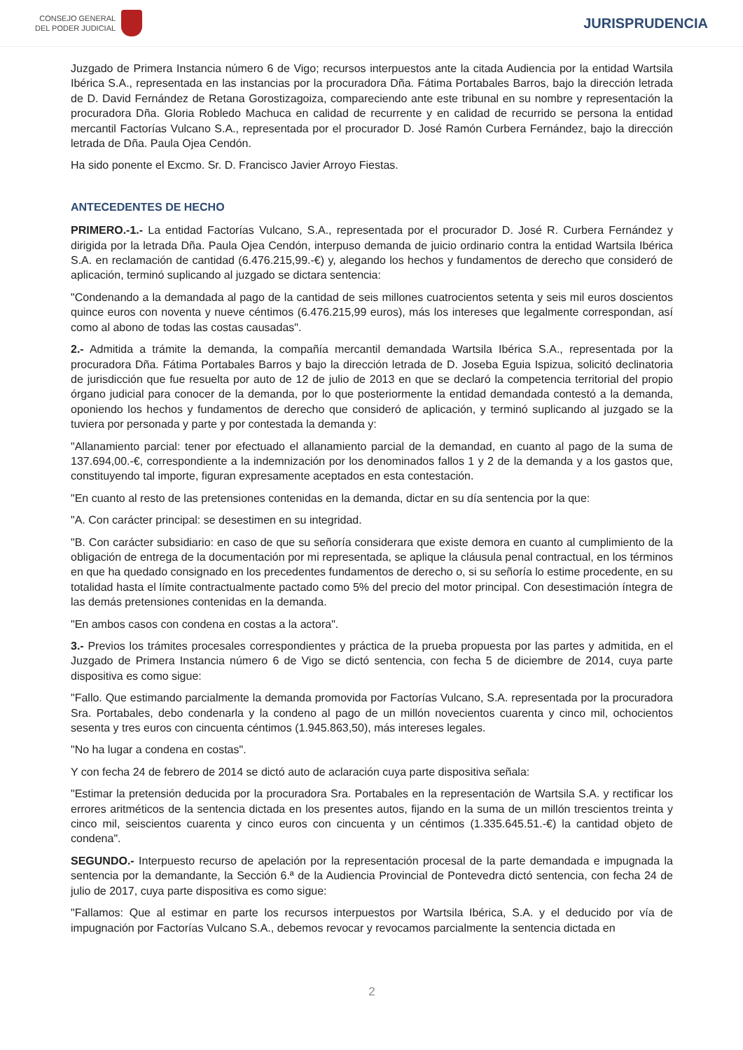CONSEJO GENERAL
DEL PODER JUDICIAL
JURISPRUDENCIA
Juzgado de Primera Instancia número 6 de Vigo; recursos interpuestos ante la citada Audiencia por la entidad Wartsila Ibérica S.A., representada en las instancias por la procuradora Dña. Fátima Portabales Barros, bajo la dirección letrada de D. David Fernández de Retana Gorostizagoiza, compareciendo ante este tribunal en su nombre y representación la procuradora Dña. Gloria Robledo Machuca en calidad de recurrente y en calidad de recurrido se persona la entidad mercantil Factorías Vulcano S.A., representada por el procurador D. José Ramón Curbera Fernández, bajo la dirección letrada de Dña. Paula Ojea Cendón.
Ha sido ponente el Excmo. Sr. D. Francisco Javier Arroyo Fiestas.
ANTECEDENTES DE HECHO
PRIMERO.-1.- La entidad Factorías Vulcano, S.A., representada por el procurador D. José R. Curbera Fernández y dirigida por la letrada Dña. Paula Ojea Cendón, interpuso demanda de juicio ordinario contra la entidad Wartsila Ibérica S.A. en reclamación de cantidad (6.476.215,99.-€) y, alegando los hechos y fundamentos de derecho que consideró de aplicación, terminó suplicando al juzgado se dictara sentencia:
"Condenando a la demandada al pago de la cantidad de seis millones cuatrocientos setenta y seis mil euros doscientos quince euros con noventa y nueve céntimos (6.476.215,99 euros), más los intereses que legalmente correspondan, así como al abono de todas las costas causadas".
2.- Admitida a trámite la demanda, la compañía mercantil demandada Wartsila Ibérica S.A., representada por la procuradora Dña. Fátima Portabales Barros y bajo la dirección letrada de D. Joseba Eguia Ispizua, solicitó declinatoria de jurisdicción que fue resuelta por auto de 12 de julio de 2013 en que se declaró la competencia territorial del propio órgano judicial para conocer de la demanda, por lo que posteriormente la entidad demandada contestó a la demanda, oponiendo los hechos y fundamentos de derecho que consideró de aplicación, y terminó suplicando al juzgado se la tuviera por personada y parte y por contestada la demanda y:
"Allanamiento parcial: tener por efectuado el allanamiento parcial de la demandad, en cuanto al pago de la suma de 137.694,00.-€, correspondiente a la indemnización por los denominados fallos 1 y 2 de la demanda y a los gastos que, constituyendo tal importe, figuran expresamente aceptados en esta contestación.
"En cuanto al resto de las pretensiones contenidas en la demanda, dictar en su día sentencia por la que:
"A. Con carácter principal: se desestimen en su integridad.
"B. Con carácter subsidiario: en caso de que su señoría considerara que existe demora en cuanto al cumplimiento de la obligación de entrega de la documentación por mi representada, se aplique la cláusula penal contractual, en los términos en que ha quedado consignado en los precedentes fundamentos de derecho o, si su señoría lo estime procedente, en su totalidad hasta el límite contractualmente pactado como 5% del precio del motor principal. Con desestimación íntegra de las demás pretensiones contenidas en la demanda.
"En ambos casos con condena en costas a la actora".
3.- Previos los trámites procesales correspondientes y práctica de la prueba propuesta por las partes y admitida, en el Juzgado de Primera Instancia número 6 de Vigo se dictó sentencia, con fecha 5 de diciembre de 2014, cuya parte dispositiva es como sigue:
"Fallo. Que estimando parcialmente la demanda promovida por Factorías Vulcano, S.A. representada por la procuradora Sra. Portabales, debo condenarla y la condeno al pago de un millón novecientos cuarenta y cinco mil, ochocientos sesenta y tres euros con cincuenta céntimos (1.945.863,50), más intereses legales.
"No ha lugar a condena en costas".
Y con fecha 24 de febrero de 2014 se dictó auto de aclaración cuya parte dispositiva señala:
"Estimar la pretensión deducida por la procuradora Sra. Portabales en la representación de Wartsila S.A. y rectificar los errores aritméticos de la sentencia dictada en los presentes autos, fijando en la suma de un millón trescientos treinta y cinco mil, seiscientos cuarenta y cinco euros con cincuenta y un céntimos (1.335.645.51.-€) la cantidad objeto de condena".
SEGUNDO.- Interpuesto recurso de apelación por la representación procesal de la parte demandada e impugnada la sentencia por la demandante, la Sección 6.ª de la Audiencia Provincial de Pontevedra dictó sentencia, con fecha 24 de julio de 2017, cuya parte dispositiva es como sigue:
"Fallamos: Que al estimar en parte los recursos interpuestos por Wartsila Ibérica, S.A. y el deducido por vía de impugnación por Factorías Vulcano S.A., debemos revocar y revocamos parcialmente la sentencia dictada en
2